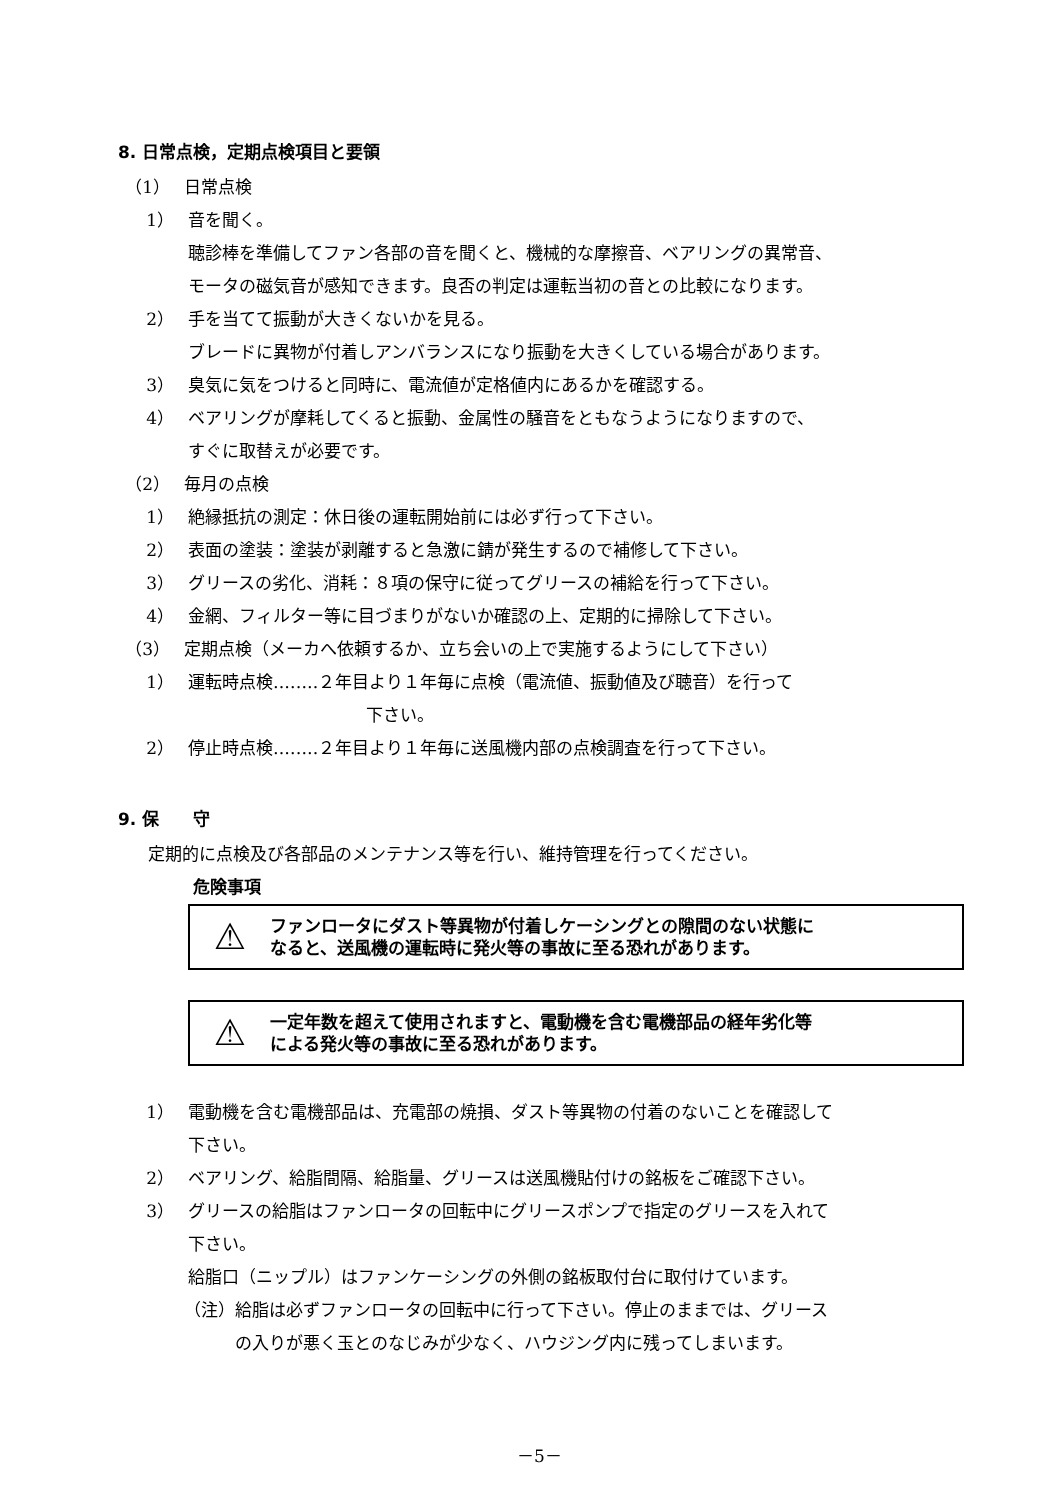8. 日常点検，定期点検項目と要領
（1） 日常点検
1） 音を聞く。
聴診棒を準備してファン各部の音を聞くと、機械的な摩擦音、ベアリングの異常音、
モータの磁気音が感知できます。良否の判定は運転当初の音との比較になります。
2） 手を当てて振動が大きくないかを見る。
ブレードに異物が付着しアンバランスになり振動を大きくしている場合があります。
3） 臭気に気をつけると同時に、電流値が定格値内にあるかを確認する。
4） ベアリングが摩耗してくると振動、金属性の騒音をともなうようになりますので、
すぐに取替えが必要です。
（2） 毎月の点検
1） 絶縁抵抗の測定：休日後の運転開始前には必ず行って下さい。
2） 表面の塗装：塗装が剥離すると急激に錆が発生するので補修して下さい。
3） グリースの劣化、消耗：８項の保守に従ってグリースの補給を行って下さい。
4） 金網、フィルター等に目づまりがないか確認の上、定期的に掃除して下さい。
（3） 定期点検（メーカへ依頼するか、立ち会いの上で実施するようにして下さい）
1） 運転時点検‥‥‥‥２年目より１年毎に点検（電流値、振動値及び聴音）を行って
下さい。
2） 停止時点検‥‥‥‥２年目より１年毎に送風機内部の点検調査を行って下さい。
9. 保　　守
定期的に点検及び各部品のメンテナンス等を行い、維持管理を行ってください。
危険事項
⚠ ファンロータにダスト等異物が付着しケーシングとの隙間のない状態に
なると、送風機の運転時に発火等の事故に至る恐れがあります。
⚠ 一定年数を超えて使用されますと、電動機を含む電機部品の経年劣化等
による発火等の事故に至る恐れがあります。
1） 電動機を含む電機部品は、充電部の焼損、ダスト等異物の付着のないことを確認して
下さい。
2） ベアリング、給脂間隔、給脂量、グリースは送風機貼付けの銘板をご確認下さい。
3） グリースの給脂はファンロータの回転中にグリースポンプで指定のグリースを入れて
下さい。
給脂口（ニップル）はファンケーシングの外側の銘板取付台に取付けています。
（注） 給脂は必ずファンロータの回転中に行って下さい。停止のままでは、グリース
の入りが悪く玉とのなじみが少なく、ハウジング内に残ってしまいます。
－5－